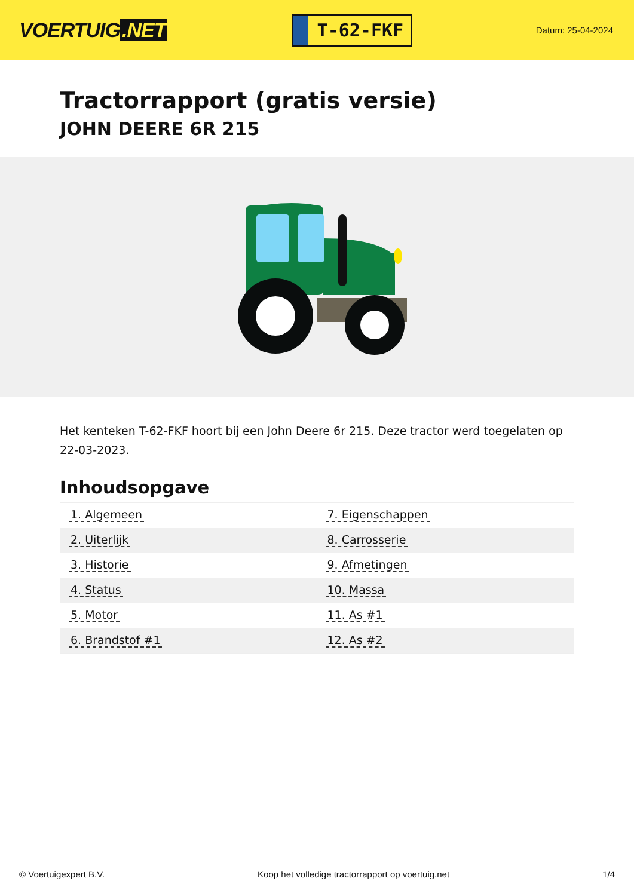VOERTUIG.NET
T-62-FKF
Datum: 25-04-2024
Tractorrapport (gratis versie)
JOHN DEERE 6R 215
Het kenteken T-62-FKF hoort bij een John Deere 6r 215. Deze tractor werd toegelaten op 22-03-2023.
Inhoudsopgave
| 1. Algemeen | 7. Eigenschappen |
| 2. Uiterlijk | 8. Carrosserie |
| 3. Historie | 9. Afmetingen |
| 4. Status | 10. Massa |
| 5. Motor | 11. As #1 |
| 6. Brandstof #1 | 12. As #2 |
© Voertuigexpert B.V. Koop het volledige tractorrapport op voertuig.net
1/4